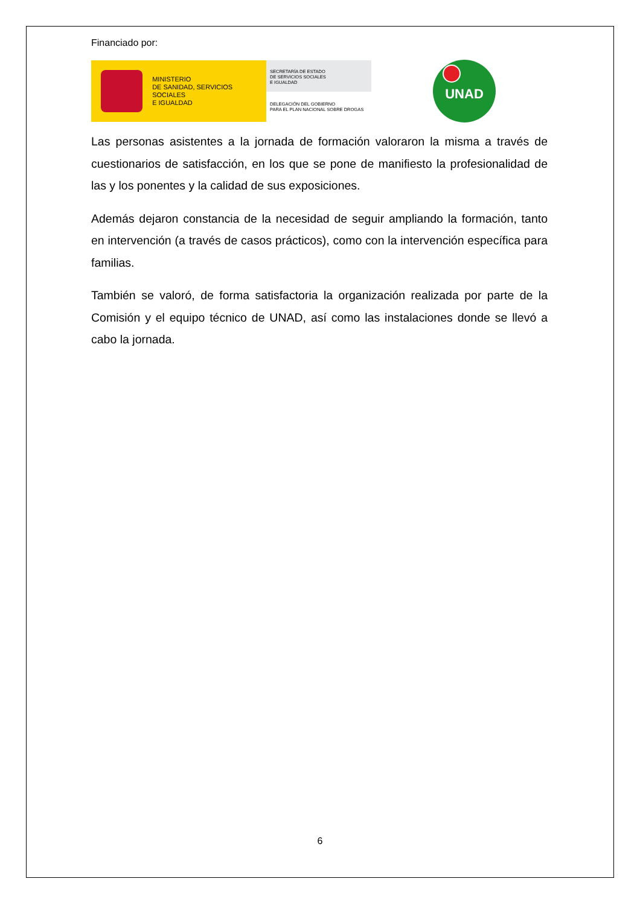Financiado por:
MINISTERIO
DE SANIDAD, SERVICIOS SOCIALES
E IGUALDAD
SECRETARÍA DE ESTADO
DE SERVICIOS SOCIALES
E IGUALDAD
DELEGACIÓN DEL GOBIERNO
PARA EL PLAN NACIONAL SOBRE DROGAS
UNAD
Las personas asistentes a la jornada de formación valoraron la misma a través de cuestionarios de satisfacción, en los que se pone de manifiesto la profesionalidad de las y los ponentes y la calidad de sus exposiciones.
Además dejaron constancia de la necesidad de seguir ampliando la formación, tanto en intervención (a través de casos prácticos), como con la intervención específica para familias.
También se valoró, de forma satisfactoria la organización realizada por parte de la Comisión y el equipo técnico de UNAD, así como las instalaciones donde se llevó a cabo la jornada.
6